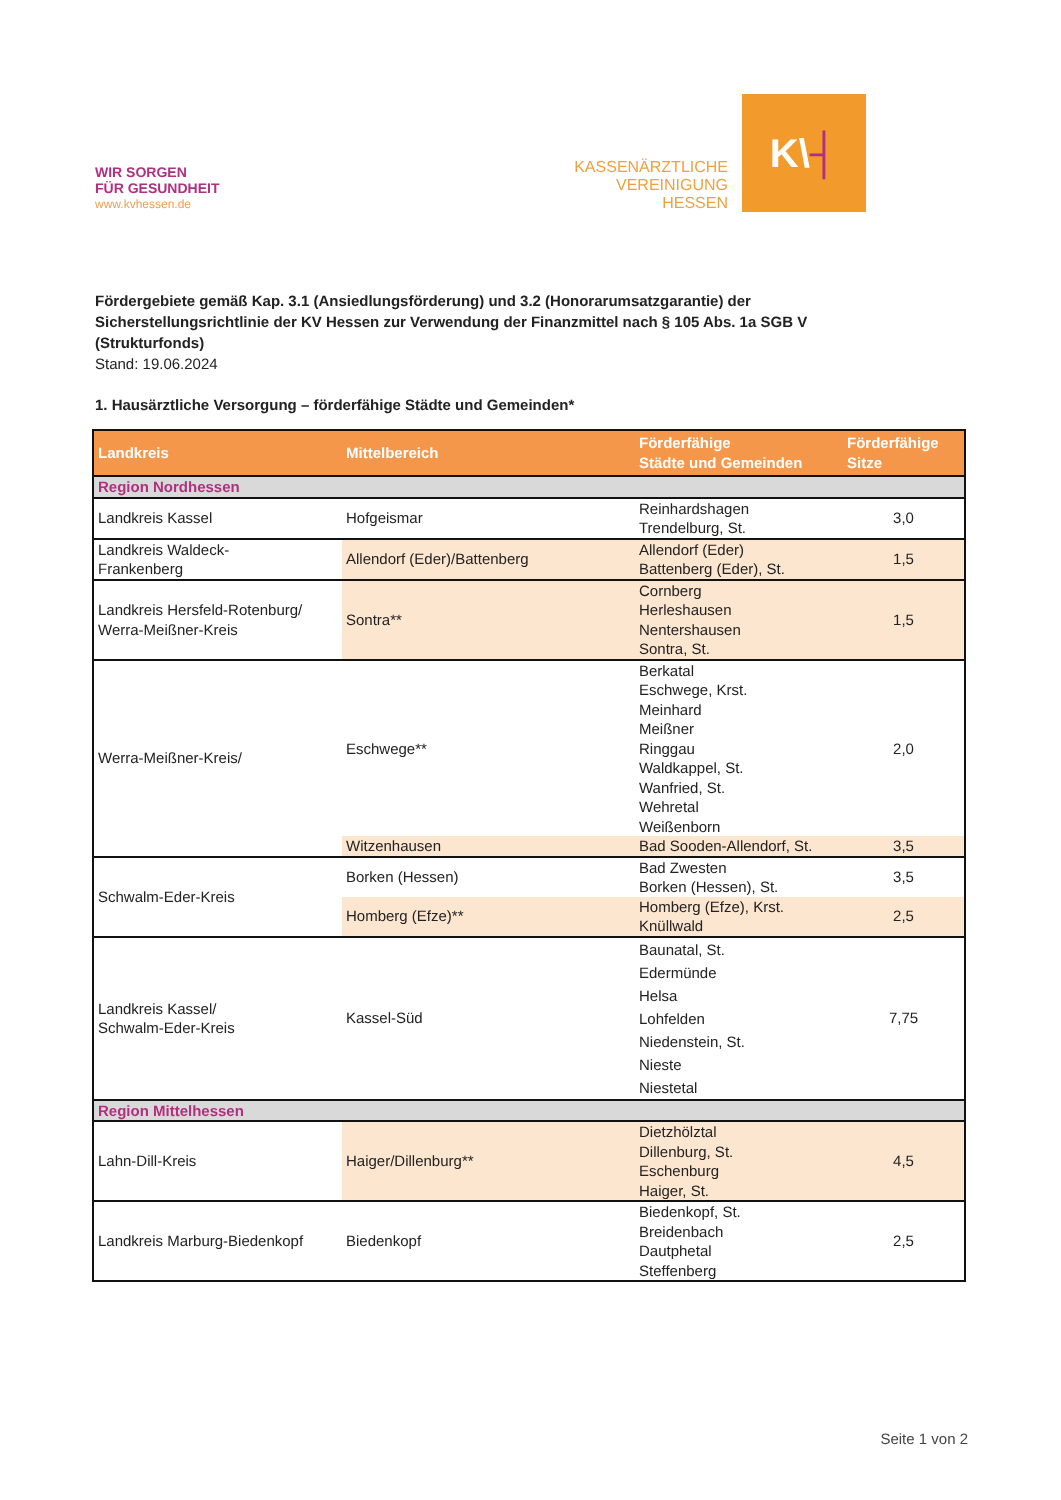WIR SORGEN
FÜR GESUNDHEIT
www.kvhessen.de
KASSENÄRZTLICHE
VEREINIGUNG
HESSEN
K\ ┤
Fördergebiete gemäß Kap. 3.1 (Ansiedlungsförderung) und 3.2 (Honorarumsatzgarantie) der Sicherstellungsrichtlinie der KV Hessen zur Verwendung der Finanzmittel nach § 105 Abs. 1a SGB V (Strukturfonds)
Stand: 19.06.2024
1. Hausärztliche Versorgung – förderfähige Städte und Gemeinden*
| Landkreis | Mittelbereich | Förderfähige Städte und Gemeinden | Förderfähige Sitze |
| --- | --- | --- | --- |
| Region Nordhessen | | | |
| Landkreis Kassel | Hofgeismar | Reinhardshagen Trendelburg, St. | 3,0 |
| Landkreis Waldeck- Frankenberg | Allendorf (Eder)/Battenberg | Allendorf (Eder) Battenberg (Eder), St. | 1,5 |
| Landkreis Hersfeld-Rotenburg/ Werra-Meißner-Kreis | Sontra** | Cornberg Herleshausen Nentershausen Sontra, St. | 1,5 |
| Werra-Meißner-Kreis/ | Eschwege** | Berkatal Eschwege, Krst. Meinhard Meißner Ringgau Waldkappel, St. Wanfried, St. Wehretal Weißenborn | 2,0 |
| | Witzenhausen | Bad Sooden-Allendorf, St. | 3,5 |
| Schwalm-Eder-Kreis | Borken (Hessen) | Bad Zwesten Borken (Hessen), St. | 3,5 |
| | Homberg (Efze)** | Homberg (Efze), Krst. Knüllwald | 2,5 |
| Landkreis Kassel/ Schwalm-Eder-Kreis | Kassel-Süd | Baunatal, St. Edermünde Helsa Lohfelden Niedenstein, St. Nieste Niestetal | 7,75 |
| Region Mittelhessen | | | |
| Lahn-Dill-Kreis | Haiger/Dillenburg** | Dietzhölztal Dillenburg, St. Eschenburg Haiger, St. | 4,5 |
| Landkreis Marburg-Biedenkopf | Biedenkopf | Biedenkopf, St. Breidenbach Dautphetal Steffenberg | 2,5 |
Seite 1 von 2